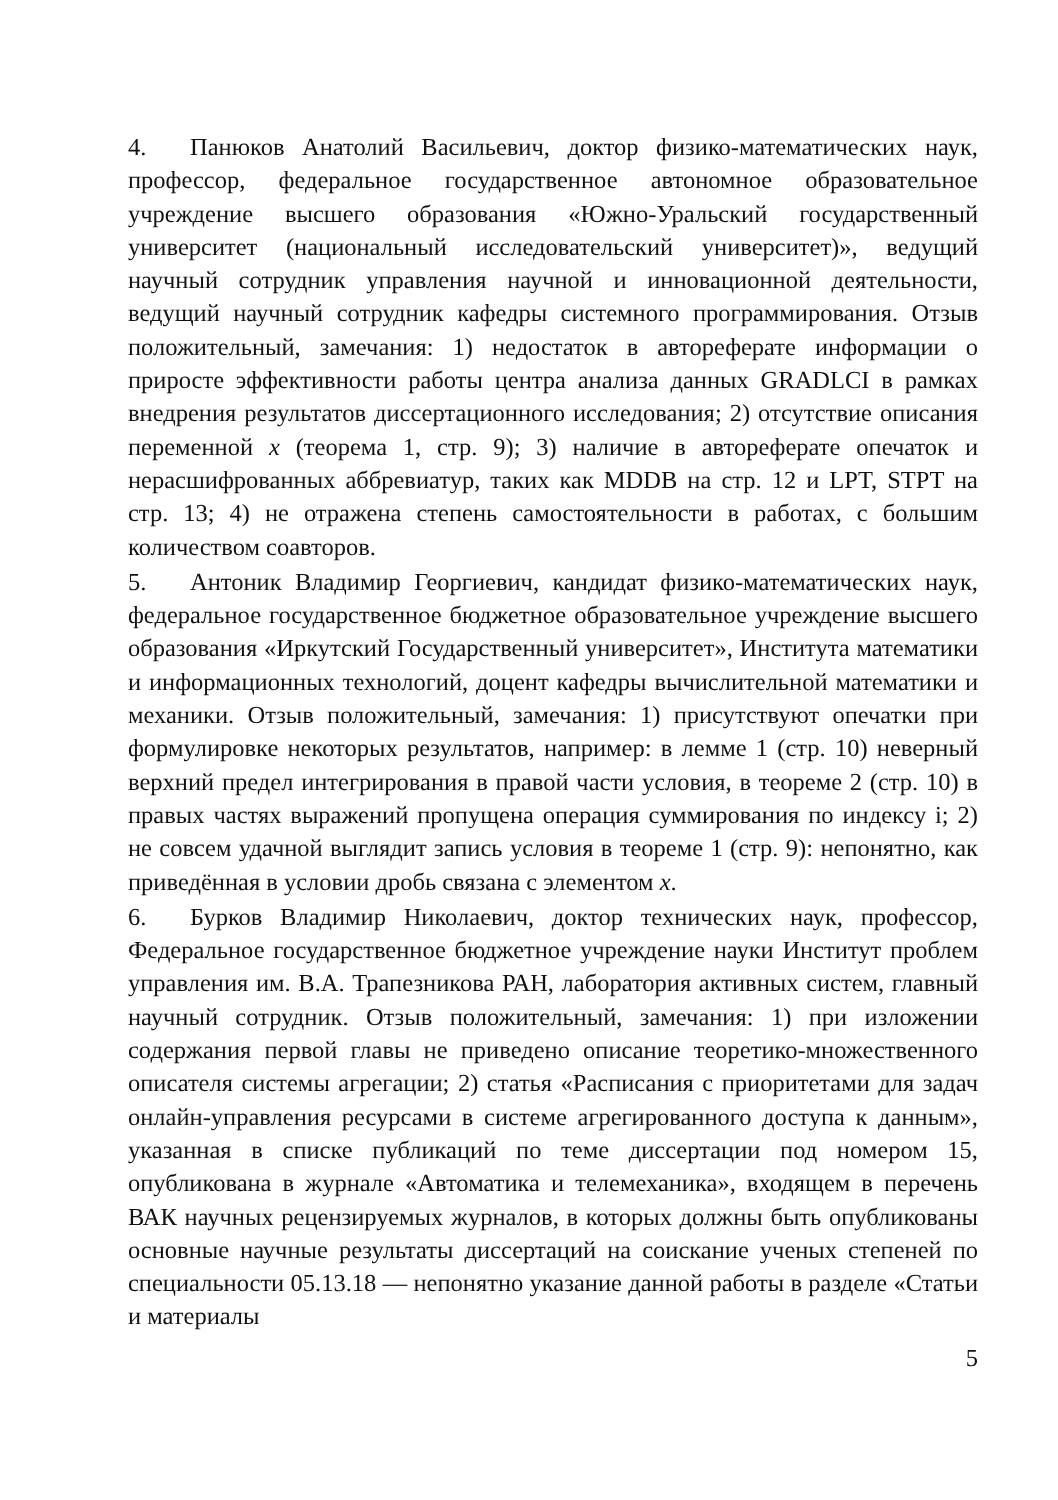4. Панюков Анатолий Васильевич, доктор физико-математических наук, профессор, федеральное государственное автономное образовательное учреждение высшего образования «Южно-Уральский государственный университет (национальный исследовательский университет)», ведущий научный сотрудник управления научной и инновационной деятельности, ведущий научный сотрудник кафедры системного программирования. Отзыв положительный, замечания: 1) недостаток в автореферате информации о приросте эффективности работы центра анализа данных GRADLCI в рамках внедрения результатов диссертационного исследования; 2) отсутствие описания переменной x (теорема 1, стр. 9); 3) наличие в автореферате опечаток и нерасшифрованных аббревиатур, таких как MDDB на стр. 12 и LPT, STPT на стр. 13; 4) не отражена степень самостоятельности в работах, с большим количеством соавторов.
5. Антоник Владимир Георгиевич, кандидат физико-математических наук, федеральное государственное бюджетное образовательное учреждение высшего образования «Иркутский Государственный университет», Института математики и информационных технологий, доцент кафедры вычислительной математики и механики. Отзыв положительный, замечания: 1) присутствуют опечатки при формулировке некоторых результатов, например: в лемме 1 (стр. 10) неверный верхний предел интегрирования в правой части условия, в теореме 2 (стр. 10) в правых частях выражений пропущена операция суммирования по индексу i; 2) не совсем удачной выглядит запись условия в теореме 1 (стр. 9): непонятно, как приведённая в условии дробь связана с элементом x.
6. Бурков Владимир Николаевич, доктор технических наук, профессор, Федеральное государственное бюджетное учреждение науки Институт проблем управления им. В.А. Трапезникова РАН, лаборатория активных систем, главный научный сотрудник. Отзыв положительный, замечания: 1) при изложении содержания первой главы не приведено описание теоретико-множественного описателя системы агрегации; 2) статья «Расписания с приоритетами для задач онлайн-управления ресурсами в системе агрегированного доступа к данным», указанная в списке публикаций по теме диссертации под номером 15, опубликована в журнале «Автоматика и телемеханика», входящем в перечень ВАК научных рецензируемых журналов, в которых должны быть опубликованы основные научные результаты диссертаций на соискание ученых степеней по специальности 05.13.18 — непонятно указание данной работы в разделе «Статьи и материалы
5